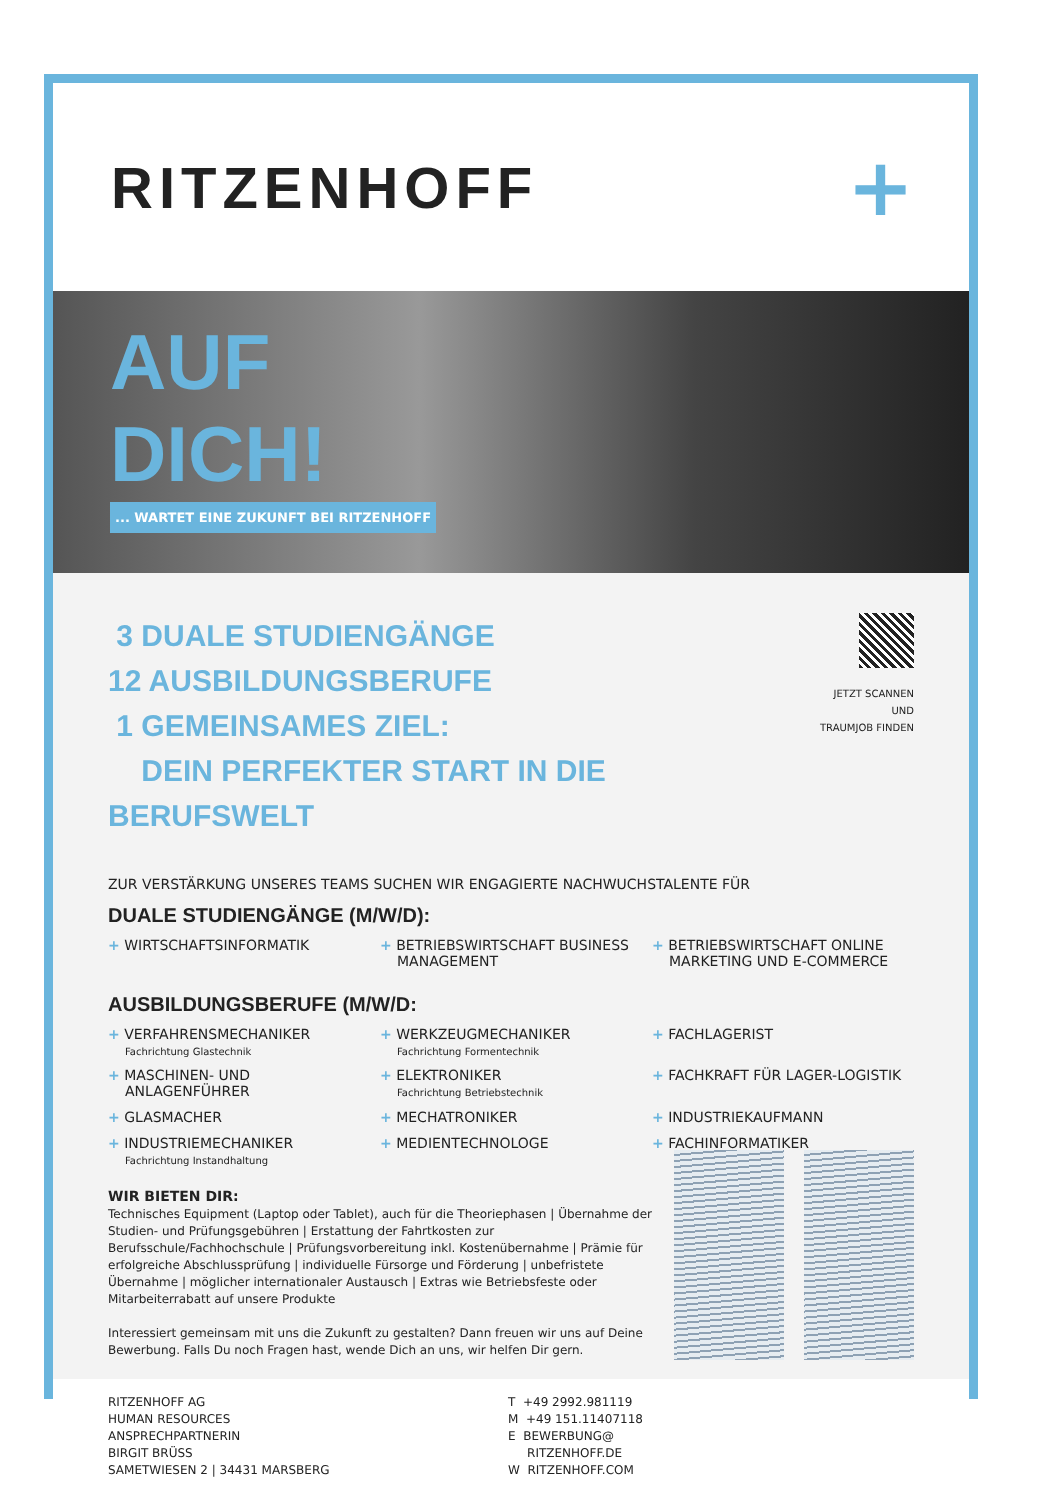RITZENHOFF
+
AUF
DICH!
... WARTET EINE ZUKUNFT BEI RITZENHOFF
3 DUALE STUDIENGÄNGE
12 AUSBILDUNGSBERUFE
1 GEMEINSAMES ZIEL:
DEIN PERFEKTER START IN DIE BERUFSWELT
JETZT SCANNEN UND
TRAUMJOB FINDEN
ZUR VERSTÄRKUNG UNSERES TEAMS SUCHEN WIR ENGAGIERTE NACHWUCHSTALENTE FÜR
DUALE STUDIENGÄNGE (M/W/D):
+ WIRTSCHAFTSINFORMATIK
+ BETRIEBSWIRTSCHAFT BUSINESS MANAGEMENT
+ BETRIEBSWIRTSCHAFT ONLINE MARKETING UND E-COMMERCE
AUSBILDUNGSBERUFE (M/W/D:
+ VERFAHRENSMECHANIKER
Fachrichtung Glastechnik
+ WERKZEUGMECHANIKER
Fachrichtung Formentechnik
+ FACHLAGERIST
+ MASCHINEN- UND ANLAGENFÜHRER
+ ELEKTRONIKER
Fachrichtung Betriebstechnik
+ FACHKRAFT FÜR LAGER-LOGISTIK
+ GLASMACHER
+ MECHATRONIKER
+ INDUSTRIEKAUFMANN
+ INDUSTRIEMECHANIKER
Fachrichtung Instandhaltung
+ MEDIENTECHNOLOGE
+ FACHINFORMATIKER
WIR BIETEN DIR:
Technisches Equipment (Laptop oder Tablet), auch für die Theoriephasen | Übernahme der Studien- und Prüfungsgebühren | Erstattung der Fahrtkosten zur Berufsschule/Fachhochschule | Prüfungsvorbereitung inkl. Kostenübernahme | Prämie für erfolgreiche Abschlussprüfung | individuelle Fürsorge und Förderung | unbefristete Übernahme | möglicher internationaler Austausch | Extras wie Betriebsfeste oder Mitarbeiterrabatt auf unsere Produkte
Interessiert gemeinsam mit uns die Zukunft zu gestalten? Dann freuen wir uns auf Deine Bewerbung. Falls Du noch Fragen hast, wende Dich an uns, wir helfen Dir gern.
RITZENHOFF AG
HUMAN RESOURCES
ANSPRECHPARTNERIN
BIRGIT BRÜSS
SAMETWIESEN 2 | 34431 MARSBERG
T +49 2992.981119
M +49 151.11407118
E BEWERBUNG@
RITZENHOFF.DE
W RITZENHOFF.COM